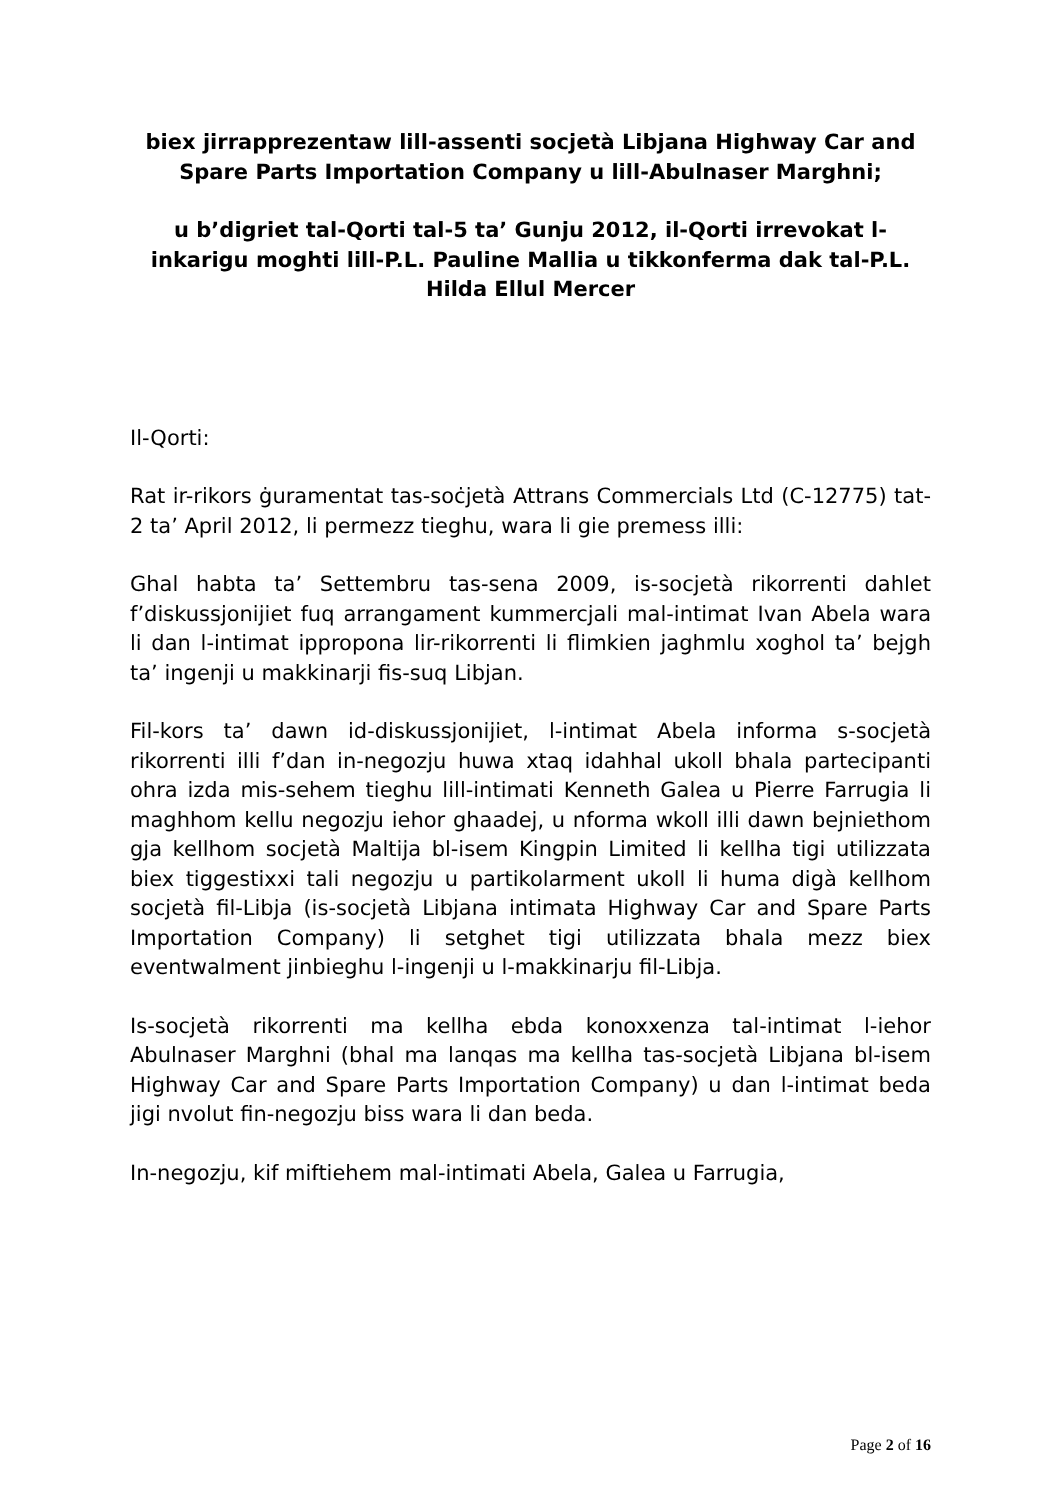biex jirrapprezentaw lill-assenti socjetà Libjana Highway Car and Spare Parts Importation Company u lill-Abulnaser Marghni;
u b’digriet tal-Qorti tal-5 ta’ Gunju 2012, il-Qorti irrevokat l-inkarigu moghti lill-P.L. Pauline Mallia u tikkonferma dak tal-P.L. Hilda Ellul Mercer
Il-Qorti:
Rat ir-rikors ġuramentat tas-soċjetà Attrans Commercials Ltd (C-12775) tat-2 ta’ April 2012, li permezz tieghu, wara li gie premess illi:
Ghal habta ta’ Settembru tas-sena 2009, is-socjetà rikorrenti dahlet f’diskussjonijiet fuq arrangament kummercjali mal-intimat Ivan Abela wara li dan l-intimat ippropona lir-rikorrenti li flimkien jaghmlu xoghol ta’ bejgh ta’ ingenji u makkinarji fis-suq Libjan.
Fil-kors ta’ dawn id-diskussjonijiet, l-intimat Abela informa s-socjetà rikorrenti illi f’dan in-negozju huwa xtaq idahhal ukoll bhala partecipanti ohra izda mis-sehem tieghu lill-intimati Kenneth Galea u Pierre Farrugia li maghhom kellu negozju iehor ghaadej, u nforma wkoll illi dawn bejniethom gja kellhom socjetà Maltija bl-isem Kingpin Limited li kellha tigi utilizzata biex tiggestixxi tali negozju u partikolarment ukoll li huma digà kellhom socjetà fil-Libja (is-socjetà Libjana intimata Highway Car and Spare Parts Importation Company) li setghet tigi utilizzata bhala mezz biex eventwalment jinbieghu l-ingenji u l-makkinarju fil-Libja.
Is-socjetà rikorrenti ma kellha ebda konoxxenza tal-intimat l-iehor Abulnaser Marghni (bhal ma lanqas ma kellha tas-socjetà Libjana bl-isem Highway Car and Spare Parts Importation Company) u dan l-intimat beda jigi nvolut fin-negozju biss wara li dan beda.
In-negozju, kif miftiehem mal-intimati Abela, Galea u Farrugia,
Page 2 of 16